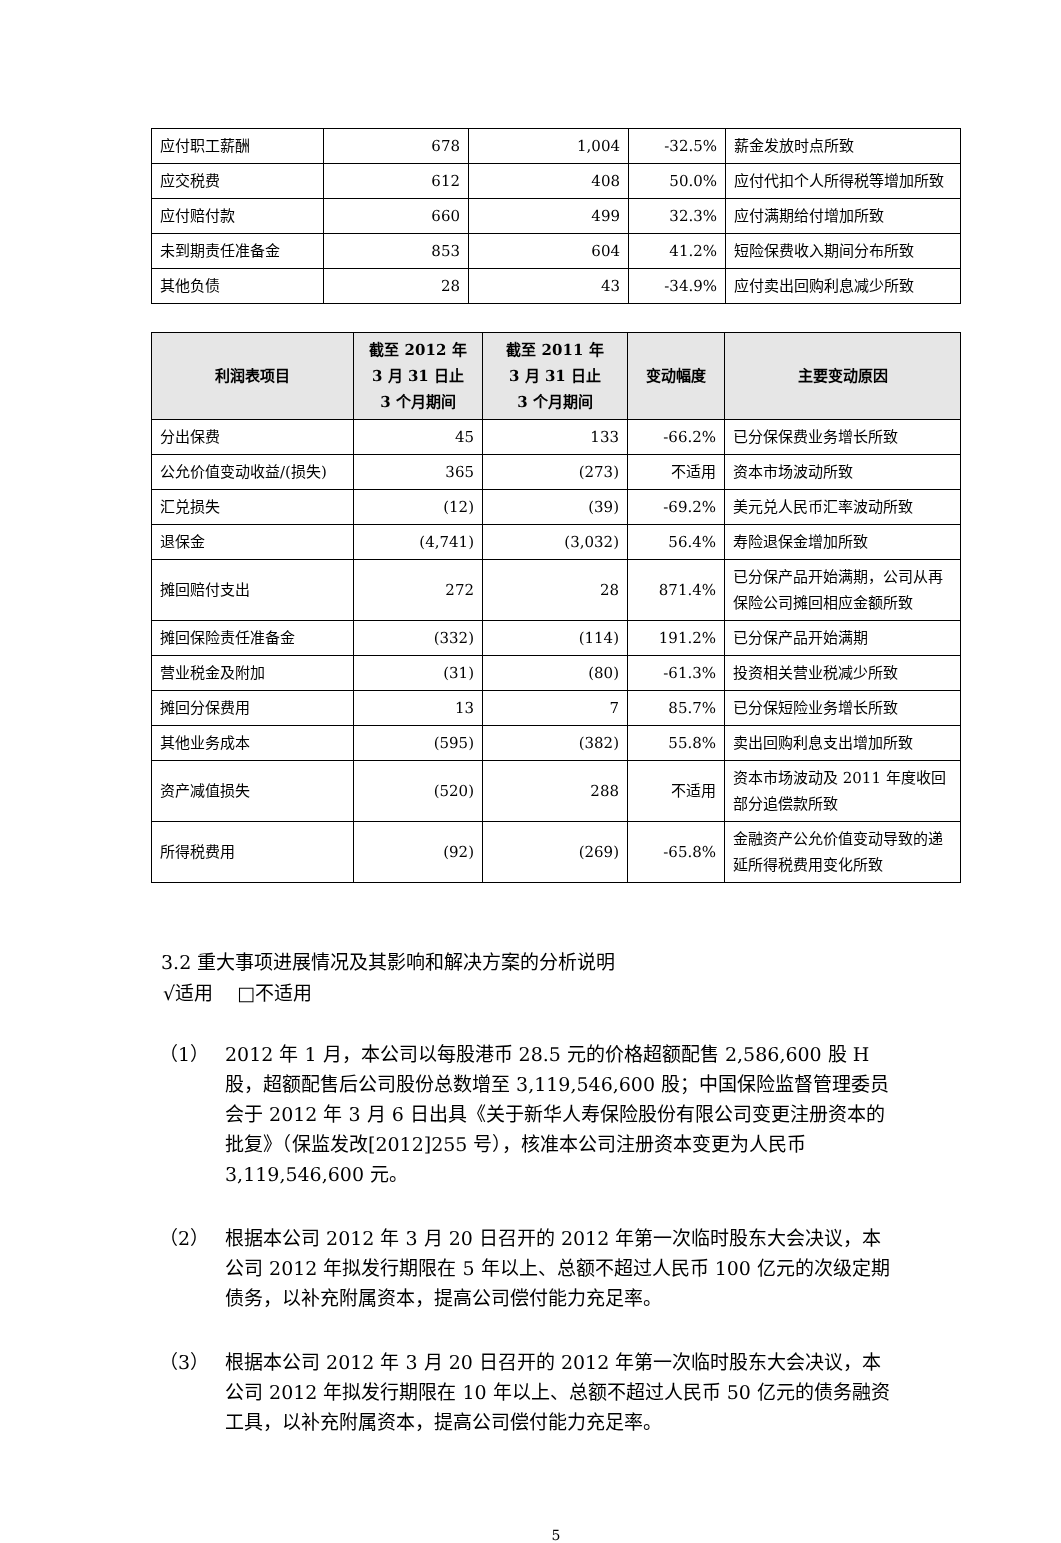| 应付职工薪酬 | 678 | 1,004 | -32.5% | 薪金发放时点所致 |
| 应交税费 | 612 | 408 | 50.0% | 应付代扣个人所得税等增加所致 |
| 应付赔付款 | 660 | 499 | 32.3% | 应付满期给付增加所致 |
| 未到期责任准备金 | 853 | 604 | 41.2% | 短险保费收入期间分布所致 |
| 其他负债 | 28 | 43 | -34.9% | 应付卖出回购利息减少所致 |
| 利润表项目 | 截至 2012 年 3 月 31 日止 3 个月期间 | 截至 2011 年 3 月 31 日止 3 个月期间 | 变动幅度 | 主要变动原因 |
| --- | --- | --- | --- | --- |
| 分出保费 | 45 | 133 | -66.2% | 已分保保费业务增长所致 |
| 公允价值变动收益/(损失) | 365 | (273) | 不适用 | 资本市场波动所致 |
| 汇兑损失 | (12) | (39) | -69.2% | 美元兑人民币汇率波动所致 |
| 退保金 | (4,741) | (3,032) | 56.4% | 寿险退保金增加所致 |
| 摊回赔付支出 | 272 | 28 | 871.4% | 已分保产品开始满期，公司从再保险公司摊回相应金额所致 |
| 摊回保险责任准备金 | (332) | (114) | 191.2% | 已分保产品开始满期 |
| 营业税金及附加 | (31) | (80) | -61.3% | 投资相关营业税减少所致 |
| 摊回分保费用 | 13 | 7 | 85.7% | 已分保短险业务增长所致 |
| 其他业务成本 | (595) | (382) | 55.8% | 卖出回购利息支出增加所致 |
| 资产减值损失 | (520) | 288 | 不适用 | 资本市场波动及 2011 年度收回部分追偿款所致 |
| 所得税费用 | (92) | (269) | -65.8% | 金融资产公允价值变动导致的递延所得税费用变化所致 |
3.2 重大事项进展情况及其影响和解决方案的分析说明
√适用 □不适用
（1） 2012 年 1 月，本公司以每股港币 28.5 元的价格超额配售 2,586,600 股 H 股，超额配售后公司股份总数增至 3,119,546,600 股；中国保险监督管理委员会于 2012 年 3 月 6 日出具《关于新华人寿保险股份有限公司变更注册资本的批复》（保监发改[2012]255 号），核准本公司注册资本变更为人民币 3,119,546,600 元。
（2） 根据本公司 2012 年 3 月 20 日召开的 2012 年第一次临时股东大会决议，本公司 2012 年拟发行期限在 5 年以上、总额不超过人民币 100 亿元的次级定期债务，以补充附属资本，提高公司偿付能力充足率。
（3） 根据本公司 2012 年 3 月 20 日召开的 2012 年第一次临时股东大会决议，本公司 2012 年拟发行期限在 10 年以上、总额不超过人民币 50 亿元的债务融资工具，以补充附属资本，提高公司偿付能力充足率。
5